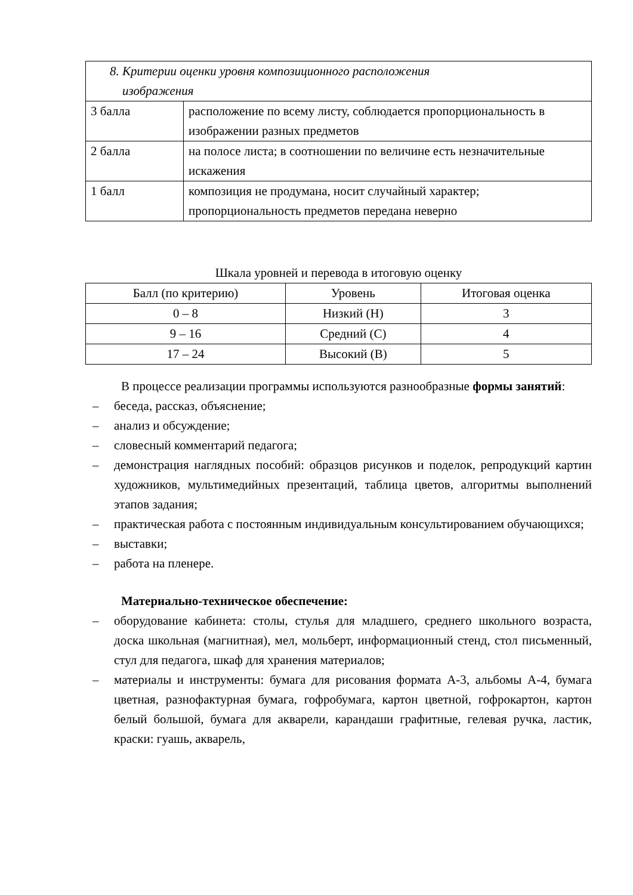| 8. Критерии оценки уровня композиционного расположения изображения | |
| 3 балла | расположение по всему листу, соблюдается пропорциональность в изображении разных предметов |
| 2 балла | на полосе листа; в соотношении по величине есть незначительные искажения |
| 1 балл | композиция не продумана, носит случайный характер; пропорциональность предметов передана неверно |
Шкала уровней и перевода в итоговую оценку
| Балл (по критерию) | Уровень | Итоговая оценка |
| --- | --- | --- |
| 0 – 8 | Низкий (Н) | 3 |
| 9 – 16 | Средний (С) | 4 |
| 17 – 24 | Высокий (В) | 5 |
В процессе реализации программы используются разнообразные формы занятий:
– беседа, рассказ, объяснение;
– анализ и обсуждение;
– словесный комментарий педагога;
– демонстрация наглядных пособий: образцов рисунков и поделок, репродукций картин художников, мультимедийных презентаций, таблица цветов, алгоритмы выполнений этапов задания;
– практическая работа с постоянным индивидуальным консультированием обучающихся;
– выставки;
– работа на пленере.
Материально-техническое обеспечение:
– оборудование кабинета: столы, стулья для младшего, среднего школьного возраста, доска школьная (магнитная), мел, мольберт, информационный стенд, стол письменный, стул для педагога, шкаф для хранения материалов;
– материалы и инструменты: бумага для рисования формата А-3, альбомы А-4, бумага цветная, разнофактурная бумага, гофробумага, картон цветной, гофрокартон, картон белый большой, бумага для акварели, карандаши графитные, гелевая ручка, ластик, краски: гуашь, акварель,